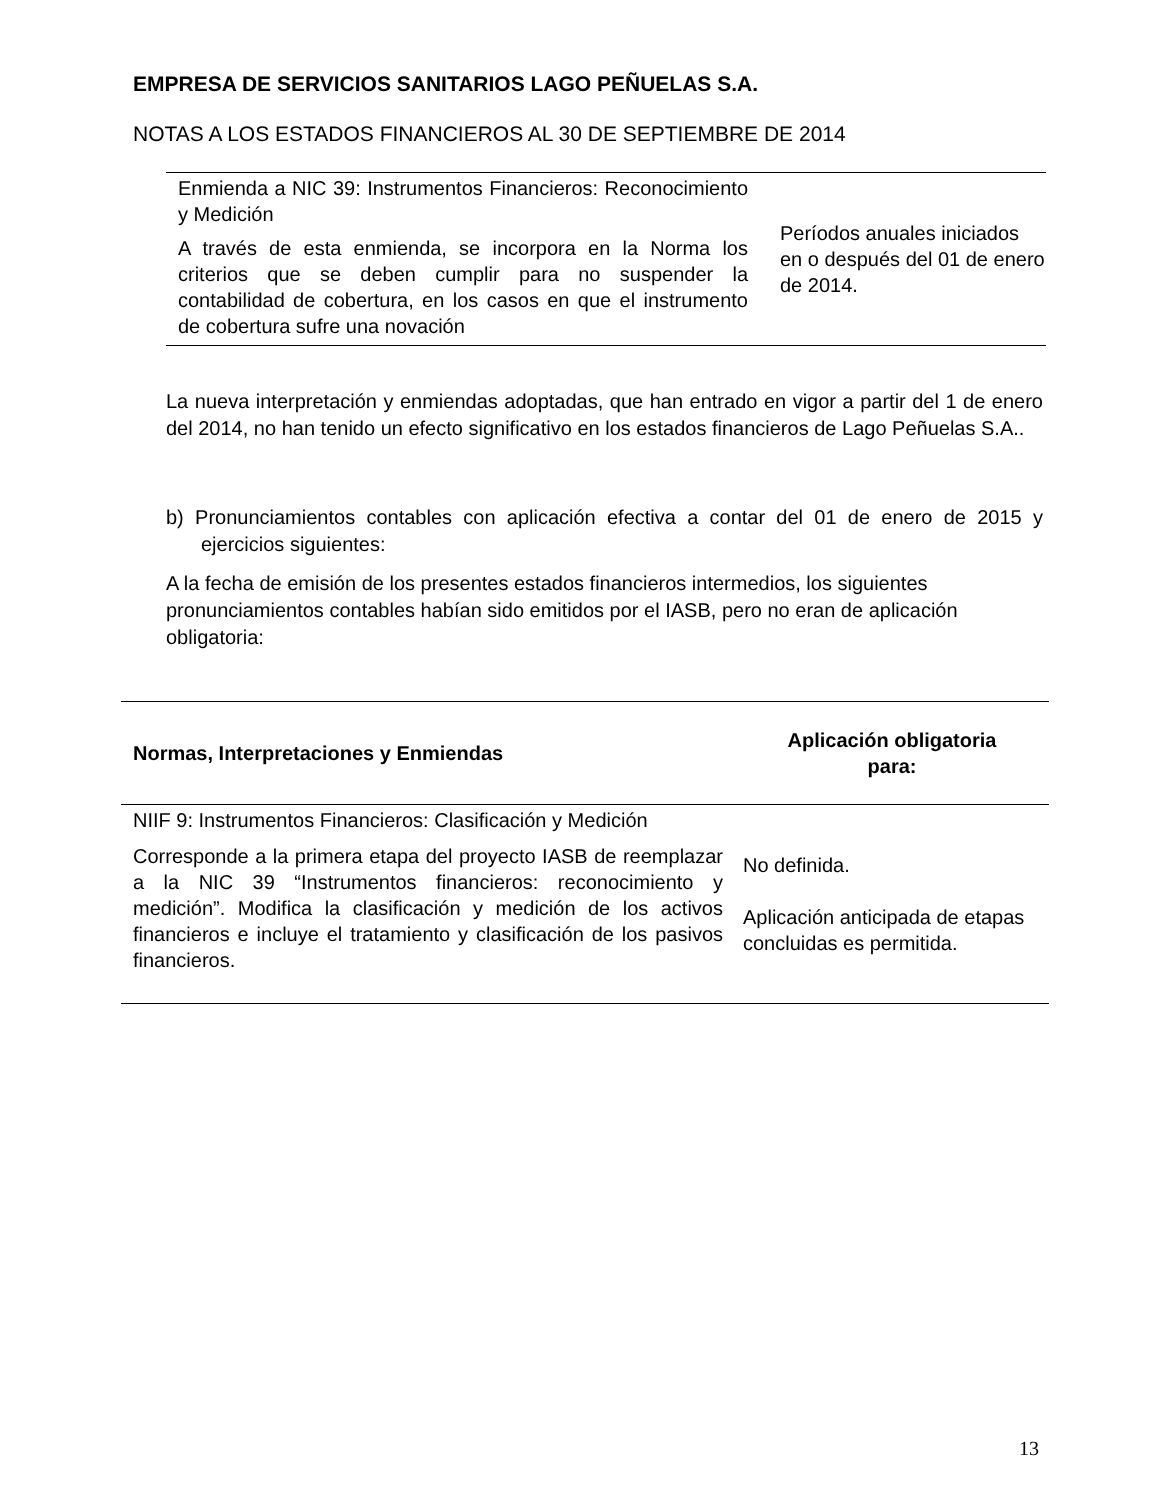EMPRESA DE SERVICIOS SANITARIOS LAGO PEÑUELAS S.A.
NOTAS A LOS ESTADOS FINANCIEROS AL 30 DE SEPTIEMBRE DE 2014
| Enmienda a NIC 39: Instrumentos Financieros: Reconocimiento y Medición A través de esta enmienda, se incorpora en la Norma los criterios que se deben cumplir para no suspender la contabilidad de cobertura, en los casos en que el instrumento de cobertura sufre una novación | Períodos anuales iniciados en o después del 01 de enero de 2014. |
La nueva interpretación y enmiendas adoptadas, que han entrado en vigor a partir del 1 de enero del 2014, no han tenido un efecto significativo en los estados financieros de Lago Peñuelas S.A..
b) Pronunciamientos contables con aplicación efectiva a contar del 01 de enero de 2015 y ejercicios siguientes:
A la fecha de emisión de los presentes estados financieros intermedios, los siguientes pronunciamientos contables habían sido emitidos por el IASB, pero no eran de aplicación obligatoria:
| Normas, Interpretaciones y Enmiendas | Aplicación obligatoria para: |
| --- | --- |
| NIIF 9: Instrumentos Financieros: Clasificación y Medición Corresponde a la primera etapa del proyecto IASB de reemplazar a la NIC 39 “Instrumentos financieros: reconocimiento y medición”. Modifica la clasificación y medición de los activos financieros e incluye el tratamiento y clasificación de los pasivos financieros. | No definida. Aplicación anticipada de etapas concluidas es permitida. |
13